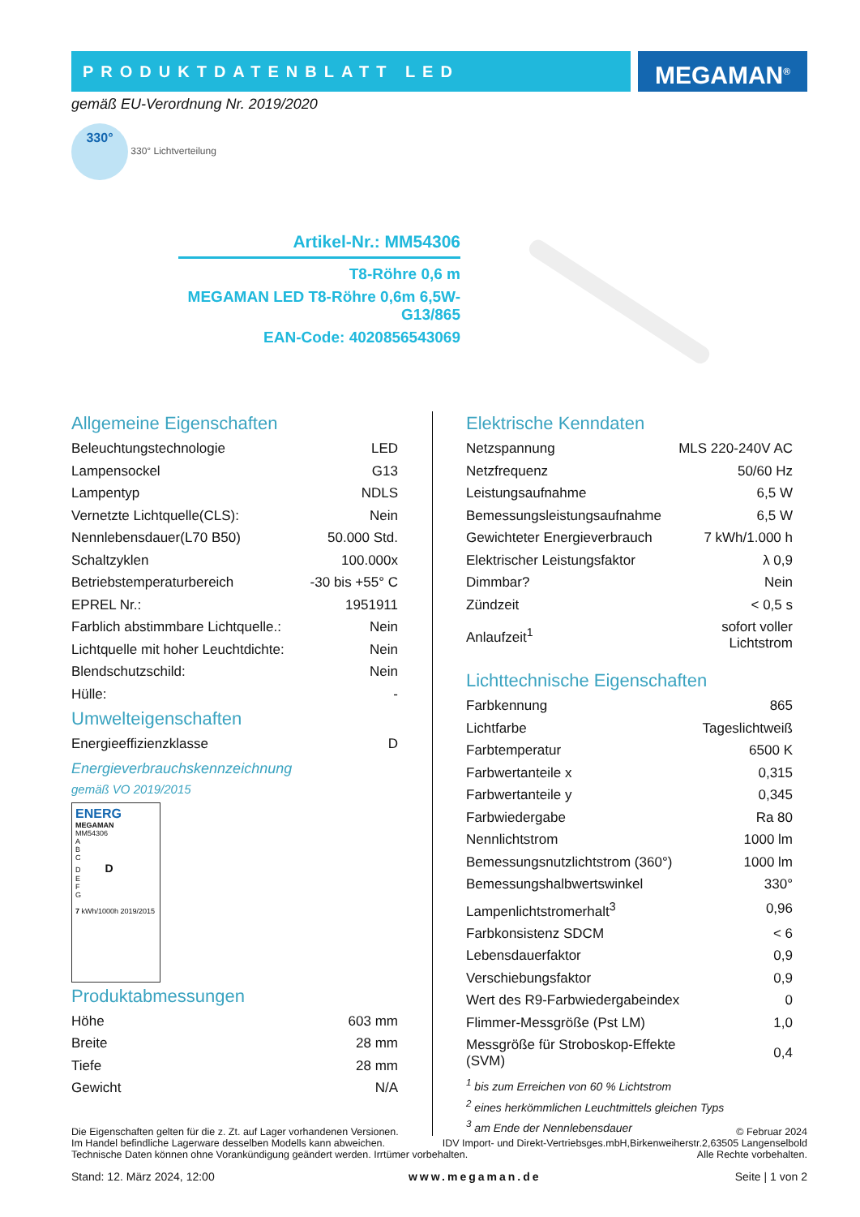PRODUKTDATENBLATT LED MEGAMAN<sup>®</sup>
gemäß EU-Verordnung Nr. 2019/2020
330° 330° Lichtverteilung
Artikel-Nr.: MM54306
T8-Röhre 0,6 m
MEGAMAN LED T8-Röhre 0,6m 6,5W-G13/865
EAN-Code: 4020856543069
Allgemeine Eigenschaften
| Beleuchtungstechnologie | LED |
| Lampensockel | G13 |
| Lampentyp | NDLS |
| Vernetzte Lichtquelle(CLS): | Nein |
| Nennlebensdauer(L70 B50) | 50.000 Std. |
| Schaltzyklen | 100.000x |
| Betriebstemperaturbereich | -30 bis +55° C |
| EPREL Nr.: | 1951911 |
| Farblich abstimmbare Lichtquelle.: | Nein |
| Lichtquelle mit hoher Leuchtdichte: | Nein |
| Blendschutzschild: | Nein |
| Hülle: | - |
Umwelteigenschaften
| Energieeffizienzklasse | D |
Energieverbrauchskennzeichnung
gemäß VO 2019/2015
ENERG
MEGAMAN
MM54306
A
B
C
D D
E
F
G
7 kWh/1000h 2019/2015
Produktabmessungen
| Höhe | 603 mm |
| Breite | 28 mm |
| Tiefe | 28 mm |
| Gewicht | N/A |
Elektrische Kenndaten
| Netzspannung | MLS 220-240V AC |
| Netzfrequenz | 50/60 Hz |
| Leistungsaufnahme | 6,5 W |
| Bemessungsleistungsaufnahme | 6,5 W |
| Gewichteter Energieverbrauch | 7 kWh/1.000 h |
| Elektrischer Leistungsfaktor | λ 0,9 |
| Dimmbar? | Nein |
| Zündzeit | < 0,5 s |
| Anlaufzeit<sup>1</sup> | sofort voller Lichtstrom |
Lichttechnische Eigenschaften
| Farbkennung | 865 |
| Lichtfarbe | Tageslichtweiß |
| Farbtemperatur | 6500 K |
| Farbwertanteile x | 0,315 |
| Farbwertanteile y | 0,345 |
| Farbwiedergabe | Ra 80 |
| Nennlichtstrom | 1000 lm |
| Bemessungsnutzlichtstrom (360°) | 1000 lm |
| Bemessungshalbwertswinkel | 330° |
| Lampenlichtstromerhalt<sup>3</sup> | 0,96 |
| Farbkonsistenz SDCM | < 6 |
| Lebensdauerfaktor | 0,9 |
| Verschiebungsfaktor | 0,9 |
| Wert des R9-Farbwiedergabeindex | 0 |
| Flimmer-Messgröße (Pst LM) | 1,0 |
| Messgröße für Stroboskop-Effekte (SVM) | 0,4 |
<sup>1</sup> bis zum Erreichen von 60 % Lichtstrom
<sup>2</sup> eines herkömmlichen Leuchtmittels gleichen Typs
<sup>3</sup> am Ende der Nennlebensdauer
Die Eigenschaften gelten für die z. Zt. auf Lager vorhandenen Versionen. © Februar 2024
Im Handel befindliche Lagerware desselben Modells kann abweichen. IDV Import- und Direkt-Vertriebsges.mbH,Birkenweiherstr.2,63505 Langenselbold
Technische Daten können ohne Vorankündigung geändert werden. Irrtümer vorbehalten. Alle Rechte vorbehalten.
Stand: 12. März 2024, 12:00 www.megaman.de Seite | 1 von 2